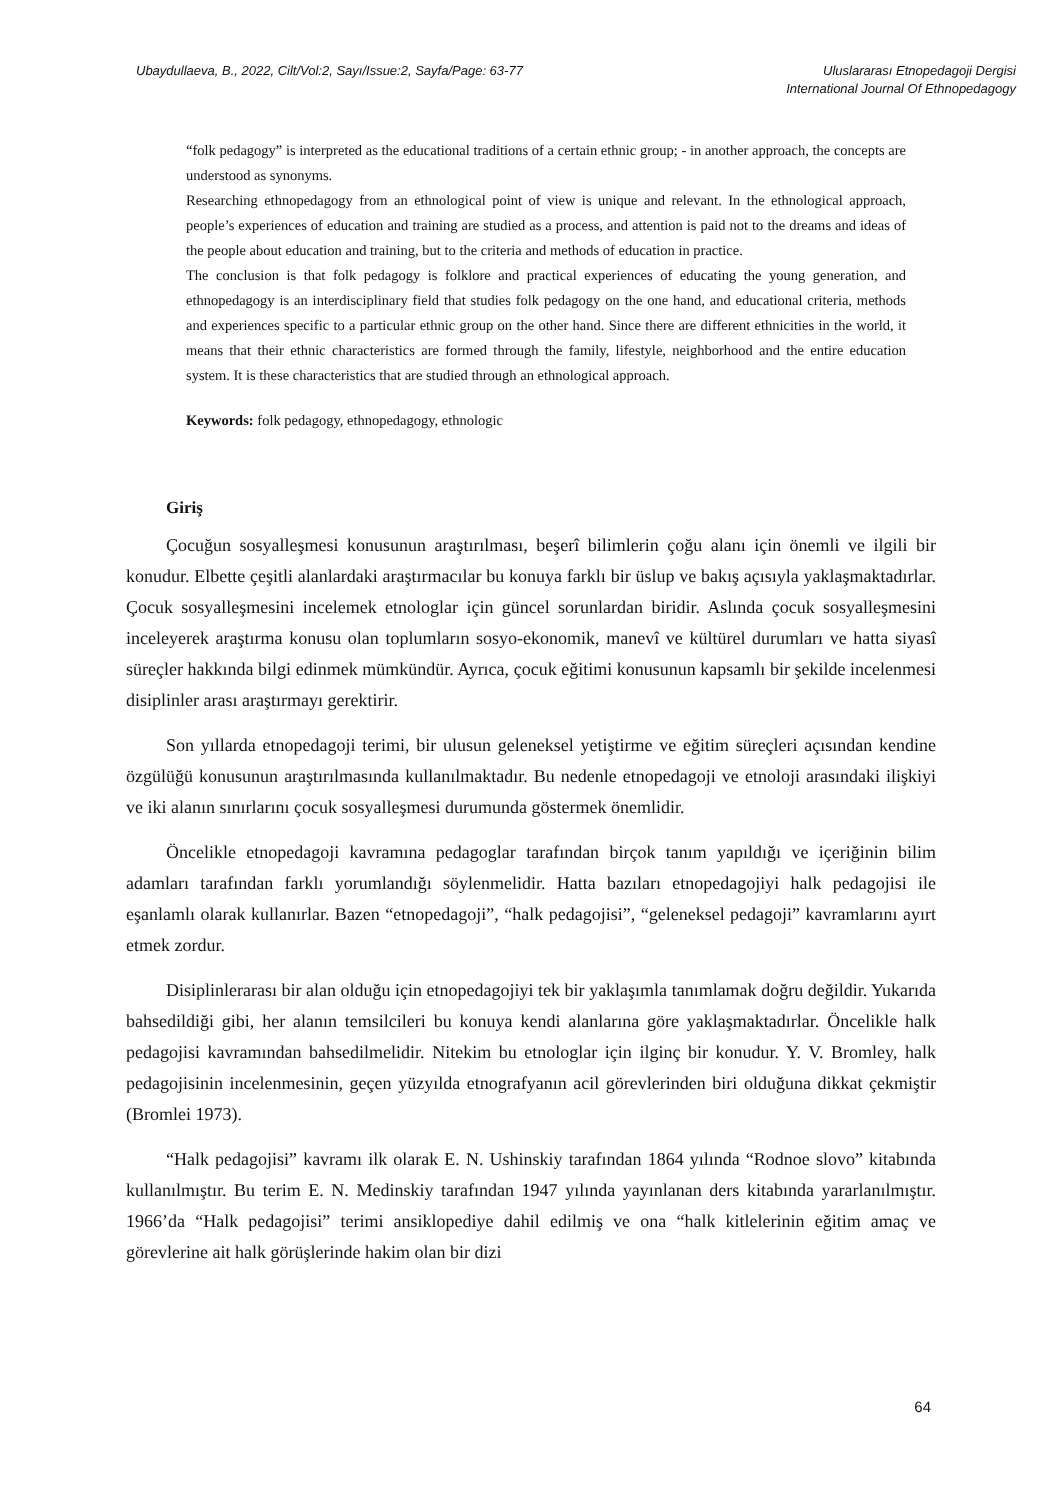Ubaydullaeva, B., 2022, Cilt/Vol:2, Sayı/Issue:2, Sayfa/Page: 63-77
Uluslararası Etnopedagoji Dergisi
International Journal Of Ethnopedagogy
“folk pedagogy” is interpreted as the educational traditions of a certain ethnic group; - in another approach, the concepts are understood as synonyms.
Researching ethnopedagogy from an ethnological point of view is unique and relevant. In the ethnological approach, people’s experiences of education and training are studied as a process, and attention is paid not to the dreams and ideas of the people about education and training, but to the criteria and methods of education in practice.
The conclusion is that folk pedagogy is folklore and practical experiences of educating the young generation, and ethnopedagogy is an interdisciplinary field that studies folk pedagogy on the one hand, and educational criteria, methods and experiences specific to a particular ethnic group on the other hand. Since there are different ethnicities in the world, it means that their ethnic characteristics are formed through the family, lifestyle, neighborhood and the entire education system. It is these characteristics that are studied through an ethnological approach.
Keywords: folk pedagogy, ethnopedagogy, ethnologic
Giriş
Çocuğun sosyalleşmesi konusunun araştırılması, beşerî bilimlerin çoğu alanı için önemli ve ilgili bir konudur. Elbette çeşitli alanlardaki araştırmacılar bu konuya farklı bir üslup ve bakış açısıyla yaklaşmaktadırlar. Çocuk sosyalleşmesini incelemek etnologlar için güncel sorunlardan biridir. Aslında çocuk sosyalleşmesini inceleyerek araştırma konusu olan toplumların sosyo-ekonomik, manevî ve kültürel durumları ve hatta siyasî süreçler hakkında bilgi edinmek mümkündür. Ayrıca, çocuk eğitimi konusunun kapsamlı bir şekilde incelenmesi disiplinler arası araştırmayı gerektirir.
Son yıllarda etnopedagoji terimi, bir ulusun geleneksel yetiştirme ve eğitim süreçleri açısından kendine özgülüğü konusunun araştırılmasında kullanılmaktadır. Bu nedenle etnopedagoji ve etnoloji arasındaki ilişkiyi ve iki alanın sınırlarını çocuk sosyalleşmesi durumunda göstermek önemlidir.
Öncelikle etnopedagoji kavramına pedagoglar tarafından birçok tanım yapıldığı ve içeriğinin bilim adamları tarafından farklı yorumlandığı söylenmelidir. Hatta bazıları etnopedagojiyi halk pedagojisi ile eşanlamlı olarak kullanırlar. Bazen “etnopedagoji”, “halk pedagojisi”, “geleneksel pedagoji” kavramlarını ayırt etmek zordur.
Disiplinlerarası bir alan olduğu için etnopedagojiyi tek bir yaklaşımla tanımlamak doğru değildir. Yukarıda bahsedildiği gibi, her alanın temsilcileri bu konuya kendi alanlarına göre yaklaşmaktadırlar. Öncelikle halk pedagojisi kavramından bahsedilmelidir. Nitekim bu etnologlar için ilginç bir konudur. Y. V. Bromley, halk pedagojisinin incelenmesinin, geçen yüzyılda etnografyanın acil görevlerinden biri olduğuna dikkat çekmiştir (Bromlei 1973).
“Halk pedagojisi” kavramı ilk olarak E. N. Ushinskiy tarafından 1864 yılında “Rodnoe slovo” kitabında kullanılmıştır. Bu terim E. N. Medinskiy tarafından 1947 yılında yayınlanan ders kitabında yararlanılmıştır. 1966’da “Halk pedagojisi” terimi ansiklopediye dahil edilmiş ve ona “halk kitlelerinin eğitim amaç ve görevlerine ait halk görüşlerinde hakim olan bir dizi
64